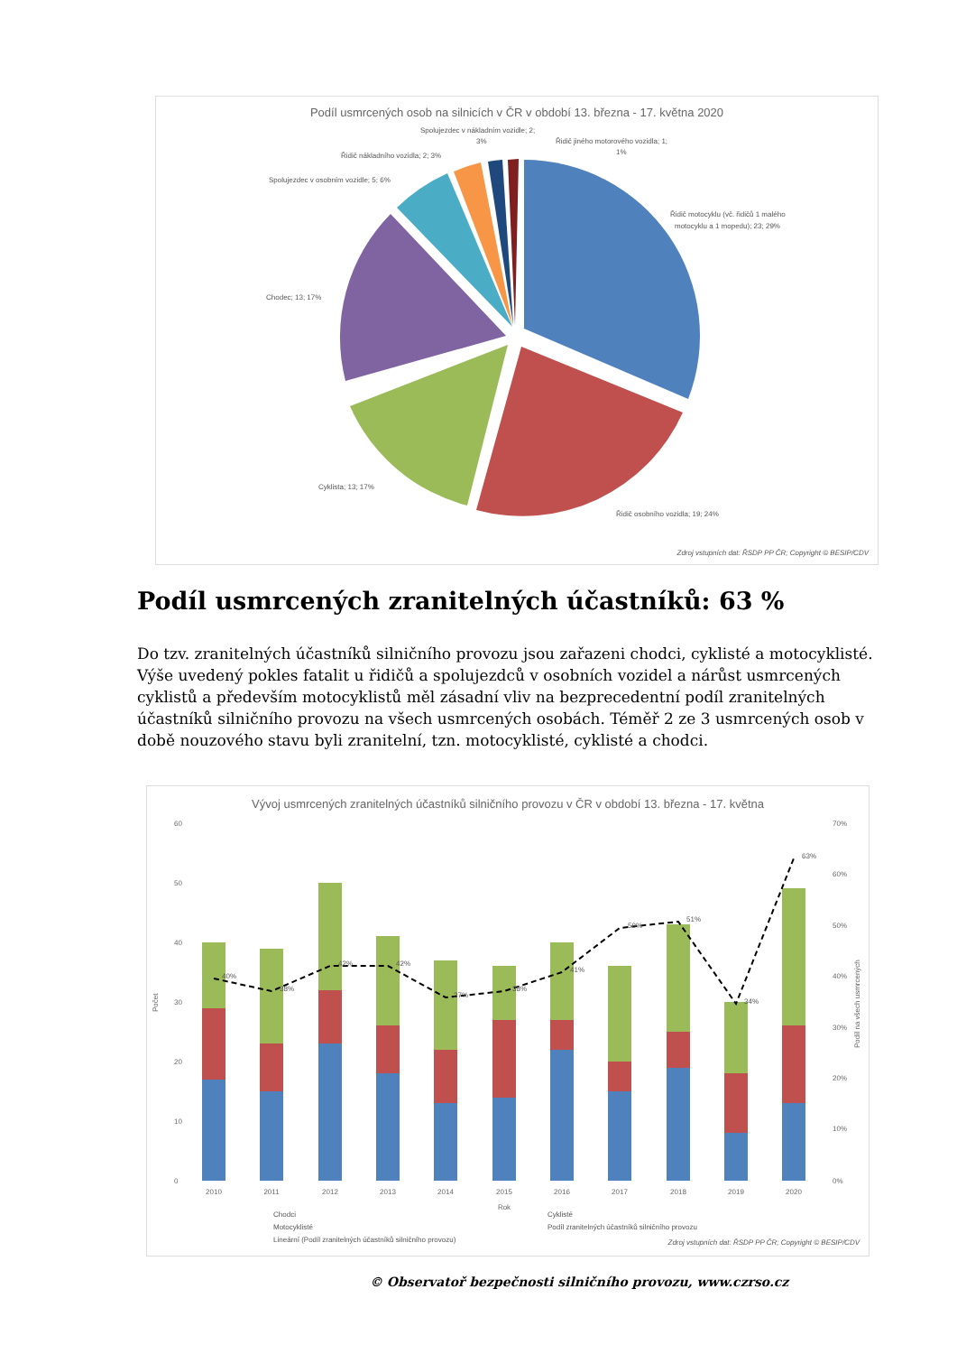Podíl usmrcených osob na silnicích v ČR v období 13. března - 17. května 2020
Řidič motocyklu (vč. řidičů 1 malého
motocyklu a 1 mopedu); 23; 29%
Řidič osobního vozidla; 19; 24%
Cyklista; 13; 17%
Chodec; 13; 17%
Spolujezdec v osobním vozidle; 5; 6%
Řidič nákladního vozidla; 2; 3%
Spolujezdec v nákladním vozidle; 2;
3%
Řidič jiného motorového vozidla; 1;
1%
Zdroj vstupních dat: ŘSDP PP ČR; Copyright © BESIP/CDV
Podíl usmrcených zranitelných účastníků: 63 %
Do tzv. zranitelných účastníků silničního provozu jsou zařazeni chodci, cyklisté a motocyklisté. Výše uvedený pokles fatalit u řidičů a spolujezdců v osobních vozidel a nárůst usmrcených cyklistů a především motocyklistů měl zásadní vliv na bezprecedentní podíl zranitelných účastníků silničního provozu na všech usmrcených osobách. Téměř 2 ze 3 usmrcených osob v době nouzového stavu byli zranitelní, tzn. motocyklisté, cyklisté a chodci.
Vývoj usmrcených zranitelných účastníků silničního provozu v ČR v období 13. března - 17. května
60
50
40
30
20
10
0
70%
60%
50%
40%
30%
20%
10%
0%
Počet
Podíl na všech usmrcených
2010
2011
2012
2013
2014
2015
2016
2017
2018
2019
2020
Rok
40%
38%
42%
42%
37%
38%
41%
50%
51%
34%
63%
Chodci
Cyklisté
Motocyklisté
Podíl zranitelných účastníků silničního provozu
Lineární (Podíl zranitelných účastníků silničního provozu)
Zdroj vstupních dat: ŘSDP PP ČR; Copyright © BESIP/CDV
© Observatoř bezpečnosti silničního provozu, www.czrso.cz